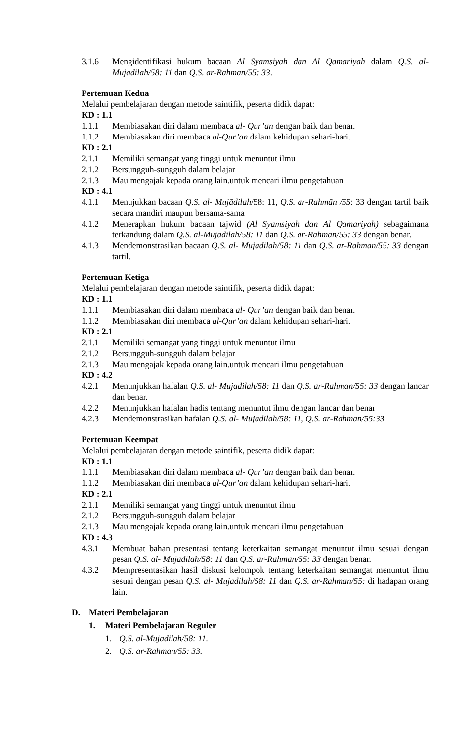3.1.6 Mengidentifikasi hukum bacaan Al Syamsiyah dan Al Qamariyah dalam Q.S. al-Mujadilah/58: 11 dan Q.S. ar-Rahman/55: 33.
Pertemuan Kedua
Melalui pembelajaran dengan metode saintifik, peserta didik dapat:
KD : 1.1
1.1.1 Membiasakan diri dalam membaca al- Qur’an dengan baik dan benar.
1.1.2 Membiasakan diri membaca al-Qur’an dalam kehidupan sehari-hari.
KD : 2.1
2.1.1 Memiliki semangat yang tinggi untuk menuntut ilmu
2.1.2 Bersungguh-sungguh dalam belajar
2.1.3 Mau mengajak kepada orang lain.untuk mencari ilmu pengetahuan
KD : 4.1
4.1.1 Menujukkan bacaan Q.S. al- Mujādilah/58: 11, Q.S. ar-Rahmān /55: 33 dengan tartil baik secara mandiri maupun bersama-sama
4.1.2 Menerapkan hukum bacaan tajwid (Al Syamsiyah dan Al Qamariyah) sebagaimana terkandung dalam Q.S. al-Mujadilah/58: 11 dan Q.S. ar-Rahman/55: 33 dengan benar.
4.1.3 Mendemonstrasikan bacaan Q.S. al- Mujadilah/58: 11 dan Q.S. ar-Rahman/55: 33 dengan tartil.
Pertemuan Ketiga
Melalui pembelajaran dengan metode saintifik, peserta didik dapat:
KD : 1.1
1.1.1 Membiasakan diri dalam membaca al- Qur’an dengan baik dan benar.
1.1.2 Membiasakan diri membaca al-Qur’an dalam kehidupan sehari-hari.
KD : 2.1
2.1.1 Memiliki semangat yang tinggi untuk menuntut ilmu
2.1.2 Bersungguh-sungguh dalam belajar
2.1.3 Mau mengajak kepada orang lain.untuk mencari ilmu pengetahuan
KD : 4.2
4.2.1 Menunjukkan hafalan Q.S. al- Mujadilah/58: 11 dan Q.S. ar-Rahman/55: 33 dengan lancar dan benar.
4.2.2 Menunjukkan hafalan hadis tentang menuntut ilmu dengan lancar dan benar
4.2.3 Mendemonstrasikan hafalan Q.S. al- Mujadilah/58: 11, Q.S. ar-Rahman/55:33
Pertemuan Keempat
Melalui pembelajaran dengan metode saintifik, peserta didik dapat:
KD : 1.1
1.1.1 Membiasakan diri dalam membaca al- Qur’an dengan baik dan benar.
1.1.2 Membiasakan diri membaca al-Qur’an dalam kehidupan sehari-hari.
KD : 2.1
2.1.1 Memiliki semangat yang tinggi untuk menuntut ilmu
2.1.2 Bersungguh-sungguh dalam belajar
2.1.3 Mau mengajak kepada orang lain.untuk mencari ilmu pengetahuan
KD : 4.3
4.3.1 Membuat bahan presentasi tentang keterkaitan semangat menuntut ilmu sesuai dengan pesan Q.S. al- Mujadilah/58: 11 dan Q.S. ar-Rahman/55: 33 dengan benar.
4.3.2 Mempresentasikan hasil diskusi kelompok tentang keterkaitan semangat menuntut ilmu sesuai dengan pesan Q.S. al- Mujadilah/58: 11 dan Q.S. ar-Rahman/55: di hadapan orang lain.
D. Materi Pembelajaran
1. Materi Pembelajaran Reguler
1. Q.S. al-Mujadilah/58: 11.
2. Q.S. ar-Rahman/55: 33.